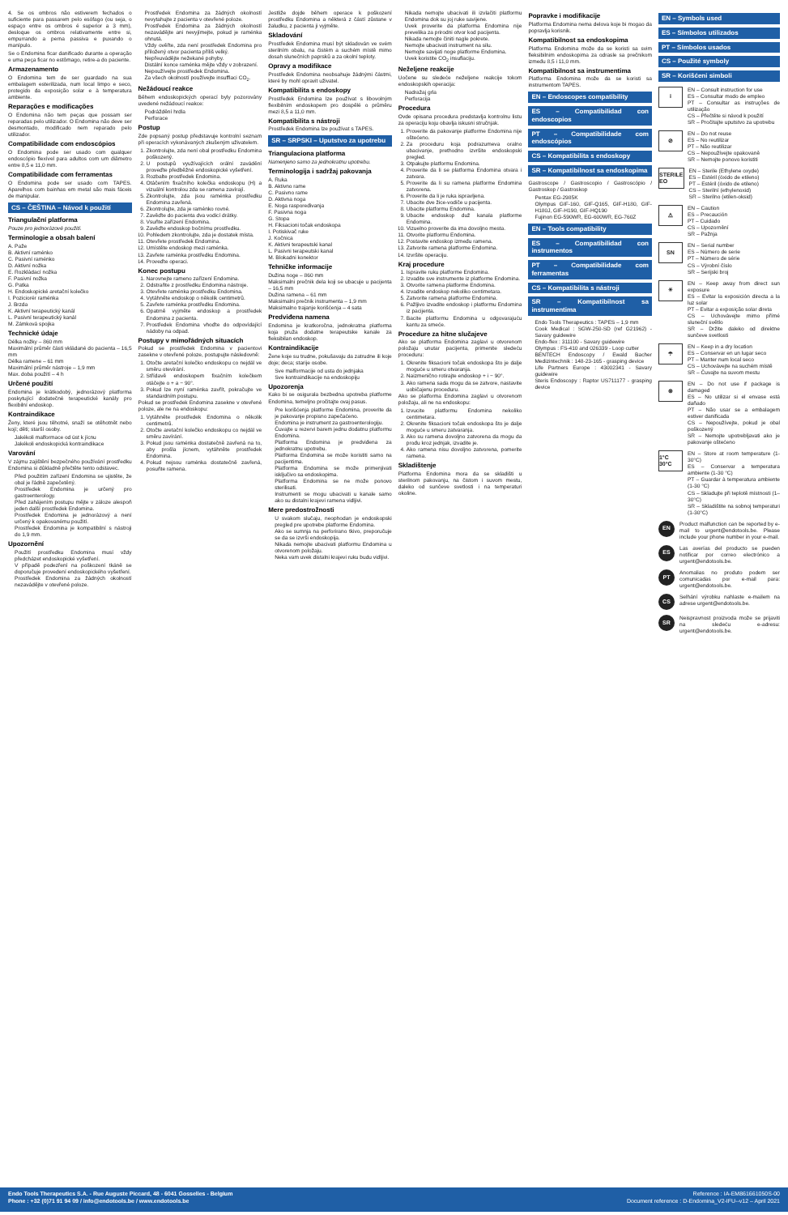4. Se os ombros não estiverem fechados o suficiente para passarem pelo esófago (ou seja, o espaço entre os ombros é superior a 3 mm), desloque os ombros relativamente entre si, empurrando a perna passiva e puxando o manípulo.
Se o Endomina ficar danificado durante a operação e uma peça ficar no estômago, retire-a do paciente.
Armazenamento
O Endomina tem de ser guardado na sua embalagem esterilizada, num local limpo e seco, protegido da exposição solar e à temperatura ambiente.
Reparações e modificações
O Endomina não tem peças que possam ser reparadas pelo utilizador. O Endomina não deve ser desmontado, modificado nem reparado pelo utilizador.
Compatibilidade com endoscópios
O Endomina pode ser usado com qualquer endoscópio flexível para adultos com um diâmetro entre 8,5 e 11,0 mm.
Compatibilidade com ferramentas
O Endomina pode ser usado com TAPES. Aparelhos com bainhas em metal são mais fáceis de manipular.
CS – ČEŠTINA – Návod k použití
Triangulační platforma
Pouze pro jednorázové použití.
Terminologie a obsah balení
A. Paže
B. Aktivní raménko
C. Pasivní raménko
D. Aktivní nožka
E. Rozkládací nožka
F. Pasivní nožka
G. Patka
H. Endoskopické aretační kolečko
I. Poziciorér raménka
J. Brzda
K. Aktivní terapeutický kanál
L. Pasivní terapeutický kanál
M. Zámková spojka
Technické údaje
Délka nožky – 860 mm
Maximální průměr části vkládané do pacienta – 16,5 mm
Délka ramene – 61 mm
Maximální průměr nástroje – 1,9 mm
Max. doba použití – 4 h
Určené použití
Endomina je krátkodobý, jednorázový platforma poskytující dodatečné terapeutické kanály pro flexibilní endoskop.
Kontraindikace
Ženy, které jsou těhotné, snaží se otěhotnět nebo kojí; děti; starší osoby.
Jakékoli malformace od úst k jícnu
Jakékoli endoskopická kontraindikace
Varování
V zájmu zajištění bezpečného používání prostředku Endomina si důkladně přečtěte tento odstavec.
Před použitím zařízení Endomina se ujistěte, že obal je řádně zapečetěný.
Prostředek Endomina je určený pro gastroenterology.
Před zahájením postupu mějte v záloze alespoň jeden další prostředek Endomina.
Prostředek Endomina je jednorázový a není určený k opakovanému použití.
Prostředek Endomina je kompatibilní s nástroji do 1,9 mm.
Upozornění
Použití prostředku Endomina musí vždy předcházet endoskopické vyšetření.
V případě podezření na poškození tkáně se doporučuje provedení endoskopického vyšetření.
Prostředek Endomina za žádných okolností nezavádějte v otevřené poloze.
Prostředek Endomina za žádných okolností nevytahujte z pacienta v otevřené poloze.
Prostředek Endomina za žádných okolností nezavádějte ani nevyjímejte, pokud je raménka ohnutá.
Vždy ověřte, zda není prostředek Endomina pro přiložený otvor pacienta příliš velký.
Nepřeuvádějte nežekané pohyby.
Distální konce raménka mějte vždy v zobrazení.
Nepoužívejte prostředek Endomina.
Za všech okolností používejte insufflaci CO<sub>2</sub>.
Nežádoucí reakce
Během endoskopických operací byly pozorovány uvedené nežádoucí reakce:
Podráždění hrdla
Perforace
Postup
Zde popsaný postup představuje kontrolní seznam při operacích vykonávaných zkušeným uživatelem.
1. Zkontrolujte, zda není obal prostředku Endomina poškozený.
2. U postupů využívajících orální zavádění proveďte předběžné endoskopické vyšetření.
3. Rozbalte prostředek Endomina.
4. Otáčením fixačního kolečka endoskopu (H) a vizuální kontrolou zda se ramena zavírají.
5. Zkontrolujte, zda jsou raménka prostředku Endomina zavřená.
6. Zkontrolujte, zda je raménko rovné.
7. Zavěďte do pacienta dva vodicí drátky.
8. Vsuňte zařízení Endomina.
9. Zavěďte endoskop bočnímu prostředku.
10. Pohledem zkontrolujte, zda je dostatek místa.
11. Otevřete prostředek Endomina.
12. Umístěte endoskop mezi raménka.
13. Zavřete raménka prostředku Endomina.
14. Proveďte operaci.
Konec postupu
1. Narovnejte rameno zařízení Endomina.
2. Odstraňte z prostředku Endomina nástroje.
3. Otevřete raménka prostředku Endomina.
4. Vytáhněte endoskop o několik centimetrů.
5. Zavřete raménka prostředku Endomina.
6. Opatrně vyjměte endoskop a prostředek Endomina z pacienta.
7. Prostředek Endomina vhoďte do odpovídající nádoby na odpad.
Postupy v mimořádných situacích
Pokud se prostředek Endomina v pacientovi zasekne v otevřené poloze, postupujte následovně:
1. Otočte aretační kolečko endoskopu co nejdál ve směru otevírání.
2. Střídavě endoskopem fixačním kolečkem otáčejte o + a − 90°.
3. Pokud lze nyní raménka zavřít, pokračujte ve standardním postupu.
Pokud se prostředek Endomina zasekne v otevřené poloze, ale ne na endoskopu:
1. Vytáhněte prostředek Endomina o několik centimetrů.
2. Otočte aretační kolečko endoskopu co nejdál ve směru zavírání.
3. Pokud jsou raménka dostatečně zavřená na to, aby prošla jícnem, vytáhněte prostředek Endomina.
4. Pokud nejsou raménka dostatečně zavřená, posuňte ramena.
Jestliže dojde během operace k poškození prostředku Endomina a některá z částí zůstane v žaludku, z pacienta ji vyjměte.
Skladování
Prostředek Endomina musí být skladován ve svém sterilním obalu, na čistém a suchém místě mimo dosah slunečních paprsků a za okolní teploty.
Opravy a modifikace
Prostředek Endomina neobsahuje žádnými částmi, které by mohl opravit uživatel.
Kompatibilita s endoskopy
Prostředek Endomina lze používat s libovolným flexibilním endoskopem pro dospělé o průměru mezi 8,5 a 11,0 mm.
Kompatibilita s nástroji
Prostředek Endomina lze používat s TAPES.
SR – SRPSKI – Uputstvo za upotrebu
Triangulaciona platforma
Namenjeno samo za jednokratnu upotrebu.
Terminologija i sadržaj pakovanja
A. Ruka
B. Aktivno rame
C. Pasivno rame
D. Aktivna noga
E. Noga raspoređivanja
F. Pasivna noga
G. Stopa
H. Fiksacioni točak endoskopa
I. Potiskivač ruke
J. Kočnica
K. Aktivni terapeutski kanal
L. Pasivni terapeutski kanal
M. Blokadni konektor
Tehničke informacije
Dužina noge – 860 mm
Maksimalni prečnik dela koji se ubacuje u pacijenta – 16,5 mm
Dužina ramena – 61 mm
Maksimalni prečnik instrumenta – 1,9 mm
Maksimalno trajanje korišćenja – 4 sata
Predviđena namena
Endomina je kratkoročna, jednokratna platforma koja pruža dodatne terapeutske kanale za fleksibilan endoskop.
Kontraindikacije
Žene koje su trudne, pokušavaju da zatrudne ili koje doje; deca; starije osobe.
Sve malformacije od usta do jednjaka
Sve kontraindikacije na endoskopiju
Upozorenja
Kako bi se osigurala bezbedna upotreba platforme Endomina, temeljno pročitajte ovaj pasus.
Pre korišćenja platforme Endomina, proverite da je pakovanje propisno zapečaćeno.
Endomina je instrument za gastroenterologiju.
Čuvajte u rezervi barem jednu dodatnu platformu Endomina.
Platforma Endomina je predviđena za jednokratnu upotrebu.
Platforma Endomina se može koristiti samo na pacijentima.
Platforma Endomina se može primenjivati isključivo sa endoskopima.
Platforma Endomina se ne može ponovo sterilisati.
Instrumenti se mogu ubacivati u kanale samo ako su distalni krajevi ramena vidljivi.
Mere predostrožnosti
U svakom slučaju, neophodan je endoskopski pregled pre upotrebe platforme Endomina.
Ako se sumnja na perforirano tkivo, preporučuje se da se izvrši endoskopija.
Nikada nemojte ubacivati platformu Endomina u otvorenom položaju.
Neka vam uvek distalni krajevi ruku budu vidljivi.
Nikada nemojte ubacivati ili izvlačiti platformu Endomina dok su joj ruke savijene.
Uvek proverite da platforma Endomina nije prevelika za prirodni otvor kod pacijenta.
Nikada nemojte činiti nagle pokrete.
Nemojte ubacivati instrument na silu.
Nemojte savijati noge platforme Endomina.
Uvek koristite CO<sub>2</sub> insuflaciju.
Neželjene reakcije
Uočene su sledeće neželjene reakcije tokom endoskopskih operacija:
Nadražaj grla
Perforacija
Procedura
Ovde opisana procedura predstavlja kontrolnu listu za operaciju koju obavlja iskusni stručnjak.
1. Proverite da pakovanje platforme Endomina nije oštećeno.
2. Za proceduru koja podrazumeva oralno ubacivanje, prethodno izvršite endoskopski pregled.
3. Otpakujte platformu Endomina.
4. Proverite da li se platforma Endomina otvara i zatvara.
5. Proverite da li su ramena platforme Endomina zatvorena.
6. Proverite da li je ruka ispravljena.
7. Ubacite dve žice-vodiče u pacijenta.
8. Ubacite platformu Endomina.
9. Ubacite endoskop duž kanala platforme Endomina.
10. Vizuelno proverite da ima dovoljno mesta.
11. Otvorite platformu Endomina.
12. Postavite endoskop između ramena.
13. Zatvorite ramena platforme Endomina.
14. Izvršite operaciju.
Kraj procedure
1. Ispravite ruku platforme Endomina.
2. Izvadite sve instrumente iz platforme Endomina.
3. Otvorite ramena platforme Endomina.
4. Izvadite endoskop nekoliko centimetara.
5. Zatvorite ramena platforme Endomina.
6. Pažljivo izvadite endoskop i platformu Endomina iz pacijenta.
7. Bacite platformu Endomina u odgovarajuću kantu za smeće.
Procedure za hitne slučajeve
Ako se platforma Endomina zaglavi u otvorenom položaju unutar pacijenta, primenite sledeću proceduru:
1. Okrenite fiksacioni točak endoskopa što je dalje moguće u smeru otvaranja.
2. Naizmenično rotirajte endoskop + i − 90°.
3. Ako ramena sada mogu da se zatvore, nastavite uobičajenu proceduru.
Ako se platforma Endomina zaglavi u otvorenom položaju, ali ne na endoskopu:
1. Izvucite platformu Endomina nekoliko centimetara.
2. Okrenite fiksacioni točak endoskopa što je dalje moguće u smeru zatvaranja.
3. Ako su ramena dovoljno zatvorena da mogu da prođu kroz jednjak, izvadite je.
4. Ako ramena nisu dovoljno zatvorena, pomerite ramena.
Skladištenje
Platforma Endomina mora da se skladišti u sterilnom pakovanju, na čistom i suvom mestu, daleko od sunčeve svetlosti i na temperaturi okoline.
Popravke i modifikacije
Platforma Endomina nema delova koje bi mogao da popravlja korisnik.
Kompatibilnost sa endoskopima
Platforma Endomina može da se koristi sa svim fleksibilnim endoskopima za odrasle sa prečnikom između 8,5 i 11,0 mm.
Kompatibilnost sa instrumentima
Platforma Endomina može da se koristi sa instrumentom TAPES.
EN – Endoscopes compatibility
ES – Compatibilidad con endoscopios
PT – Compatibilidade com endoscópios
CS – Kompatibilita s endoskopy
SR – Kompatibilnost sa endoskopima
Gastroscope / Gastroscopio / Gastroscópio / Gastroskop / Gastroskop
Pentax EG-2985K
Olympus GIF-160, GIF-Q165, GIF-H180, GIF-H180J, GIF-H190, GIF-HQ190
Fujinon EG-590WR, EG-600WR, EG-760Z
EN – Tools compatibility
ES – Compatibilidad con instrumentos
PT – Compatibilidade com ferramentas
CS – Kompatibilita s nástroji
SR – Kompatibilnost sa instrumentima
Endo Tools Therapeutics : TAPES – 1,9 mm
Cook Medical : SGW-250-SD (ref G21962) - Savary guidewire
Endo-flex : 311100 - Savary guidewire
Olympus : FS-410 and 026339 - Loop cutter
BENTECH Endoscopy / Ewald Bacher Medizintechnik : 148-23-165 - grasping device
Life Partners Europe : 43002341 - Savary guidewire
Steris Endoscopy : Raptor US711177 - grasping device
EN – Symbols used
ES – Símbolos utilizados
PT – Símbolos usados
CS – Použité symboly
SR – Korišćeni simboli
i
EN – Consult instruction for use
ES – Consultar modo de empleo
PT – Consultar as instruções de utilização
CS – Přečtěte si návod k použití
SR – Pročitajte uputstvo za upotrebu
⊘
EN – Do not reuse
ES – No reutilizar
PT – Não reutilizar
CS – Nepoužívejte opakovaně
SR – Nemojte ponovo koristiti
STERILE EO
EN – Sterile (Ethylene oxyde)
ES – Estéril (óxido de etileno)
PT – Estéril (óxido de etileno)
CS – Sterilní (ethylenoxid)
SR – Sterilno (etilen-oksid)
⚠
EN – Caution
ES – Precaución
PT – Cuidado
CS – Upozornění
SR – Pažnja
SN
EN – Serial number
ES – Número de serie
PT – Número de série
CS – Výrobní číslo
SR – Serijski broj
☀
EN – Keep away from direct sun exposure
ES – Evitar la exposición directa a la luz solar
PT – Evitar a exposição solar direta
CS – Uchovávejte mimo přímé sluneční světlo
SR – Držite daleko od direktne sunčeve svetlosti
☂
EN – Keep in a dry location
ES – Conservar en un lugar seco
PT – Manter num local seco
CS – Uchovávejte na suchém místě
SR – Čuvajte na suvom mestu
⊗
EN – Do not use if package is damaged
ES – No utilizar si el envase está dañado
PT – Não usar se a embalagem estiver danificada
CS – Nepoužívejte, pokud je obal poškozený
SR – Nemojte upotrebljavati ako je pakovanje oštećeno
1°C 30°C
EN – Store at room temperature (1-30°C)
ES – Conservar a temperatura ambiente (1-30 °C)
PT – Guardar à temperatura ambiente (1-30 °C)
CS – Skladujte při teplotě místnosti (1–30°C)
SR – Skladištite na sobnoj temperaturi (1-30°C)
EN
Product malfunction can be reported by e-mail to urgent@endotools.be. Please include your phone number in your e-mail.
ES
Las averías del producto se pueden notificar por correo electrónico a urgent@endotools.be.
PT
Anomalias no produto podem ser comunicadas por e-mail para: urgent@endotools.be.
CS
Selhání výrobku nahlaste e-mailem na adrese urgent@endotools.be.
SR
Neispravnost proizvoda može se prijaviti na sledeću e-adresu: urgent@endotools.be.
Endo Tools Therapeutics S.A. - Rue Auguste Piccard, 48 - 6041 Gosselies - Belgium
Phone : +32 (0)71 91 94 09 / info@endotools.be / www.endotools.be
Reference : IA-EM861661050S-00
Document reference : D-Endomina_V2-IFU--v12 – April 2021